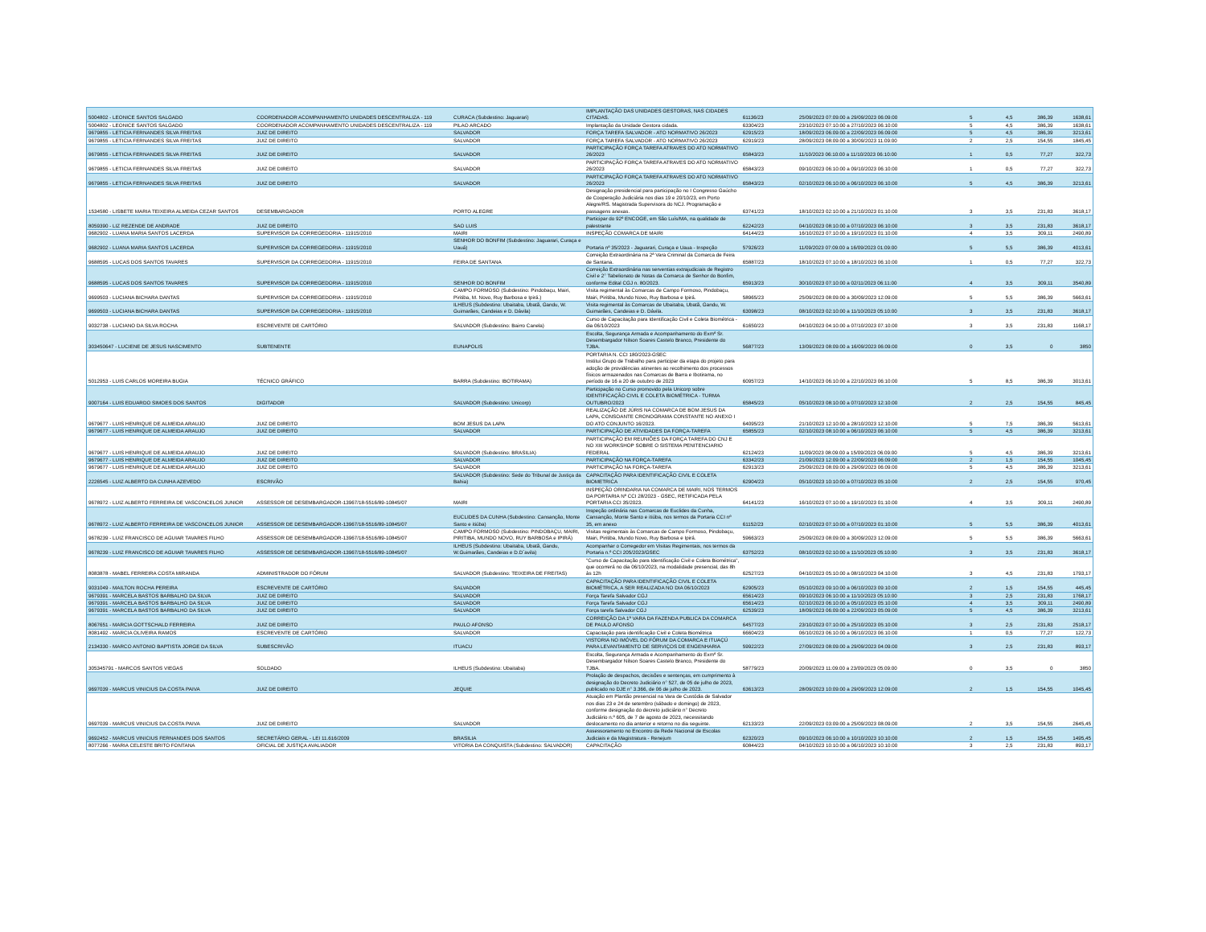| 5004802 - LEONICE SANTOS SALGADO | COORDENADOR ACOMPANHAMENTO UNIDADES DESCENTRALIZA - 119 | CURACA (Subdestino: Jaguarari) | IMPLANTAÇÃO DAS UNIDADES GESTORAS, NAS CIDADES CITADAS. | 61136/23 | 25/09/2023 07:09:00 a 29/09/2023 06:09:00 | 5 | 4,5 | 386,39 | 1638,61 |
| 5004802 - LEONICE SANTOS SALGADO | COORDENADOR ACOMPANHAMENTO UNIDADES DESCENTRALIZA - 119 | PILAO ARCADO | Implantação da Unidade Gestora cidada. | 63304/23 | 23/10/2023 07:10:00 a 27/10/2023 06:10:00 | 5 | 4,5 | 386,39 | 1638,61 |
| 9679855 - LETICIA FERNANDES SILVA FREITAS | JUIZ DE DIREITO | SALVADOR | FORÇA TAREFA SALVADOR - ATO NORMATIVO 26/2023 | 62915/23 | 18/09/2023 06:09:00 a 22/09/2023 06:09:00 | 5 | 4,5 | 386,39 | 3213,61 |
| 9679855 - LETICIA FERNANDES SILVA FREITAS | JUIZ DE DIREITO | SALVADOR | FORÇA TAREFA SALVADOR - ATO NORMATIVO 26/2023 | 62919/23 | 28/09/2023 08:09:00 a 30/09/2023 11:09:00 | 2 | 2,5 | 154,55 | 1845,45 |
| 9679855 - LETICIA FERNANDES SILVA FREITAS | JUIZ DE DIREITO | SALVADOR | PARTICIPAÇÃO FORÇA TAREFA ATRAVES DO ATO NORMATIVO 26/2023 | 65843/23 | 11/10/2023 06:10:00 a 11/10/2023 06:10:00 | 1 | 0,5 | 77,27 | 322,73 |
| 9679855 - LETICIA FERNANDES SILVA FREITAS | JUIZ DE DIREITO | SALVADOR | PARTICIPAÇÃO FORÇA TAREFA ATRAVES DO ATO NORMATIVO 26/2023 | 65843/23 | 09/10/2023 06:10:00 a 09/10/2023 06:10:00 | 1 | 0,5 | 77,27 | 322,73 |
| 9679855 - LETICIA FERNANDES SILVA FREITAS | JUIZ DE DIREITO | SALVADOR | PARTICIPAÇÃO FORÇA TAREFA ATRAVES DO ATO NORMATIVO 26/2023 | 65843/23 | 02/10/2023 06:10:00 a 06/10/2023 06:10:00 | 5 | 4,5 | 386,39 | 3213,61 |
| 1534580 - LISBETE MARIA TEIXEIRA ALMEIDA CEZAR SANTOS | DESEMBARGADOR | PORTO ALEGRE | Designação presidencial para participação no I Congresso Gaúcho de Cooperação Judiciária nos dias 19 e 20/10/23, em Porto Alegre/RS. Magistrada Supervisora do NCJ. Programação e passagens anexas. | 63741/23 | 18/10/2023 02:10:00 a 21/10/2023 01:10:00 | 3 | 3,5 | 231,83 | 3618,17 |
| 8059390 - LIZ REZENDE DE ANDRADE | JUIZ DE DIREITO | SAO LUIS | Participar do 92º ENCOGE, em São Luís/MA, na qualidade de palestrante | 62242/23 | 04/10/2023 08:10:00 a 07/10/2023 06:10:00 | 3 | 3,5 | 231,83 | 3618,17 |
| 9682902 - LUANA MARIA SANTOS LACERDA | SUPERVISOR DA CORREGEDORIA - 11915/2010 | MAIRI | INSPEÇÃO COMARCA DE MAIRI | 64144/23 | 16/10/2023 07:10:00 a 19/10/2023 01:10:00 | 4 | 3,5 | 309,11 | 2490,89 |
| 9682902 - LUANA MARIA SANTOS LACERDA | SUPERVISOR DA CORREGEDORIA - 11915/2010 | SENHOR DO BONFIM (Subdestino: Jaguarari, Curaça e Uauá) | Portaria nº 35/2023 - Jaguarari, Curaça e Uaua - Inspeção | 57926/23 | 11/09/2023 07:09:00 a 16/09/2023 01:09:00 | 5 | 5,5 | 386,39 | 4013,61 |
| 9688595 - LUCAS DOS SANTOS TAVARES | SUPERVISOR DA CORREGEDORIA - 11915/2010 | FEIRA DE SANTANA | Correição Extraordinária na 2ª Vara Criminal da Comarca de Feira de Santana. | 65887/23 | 18/10/2023 07:10:00 a 18/10/2023 06:10:00 | 1 | 0,5 | 77,27 | 322,73 |
| 9688595 - LUCAS DOS SANTOS TAVARES | SUPERVISOR DA CORREGEDORIA - 11915/2010 | SENHOR DO BONFIM | Correição Extraordinária nas serventias extrajudiciais de Registro Civil e 2° Tabelionato de Notas da Comarca de Senhor do Bonfim, conforme Edital CGJ n. 80/2023. | 65913/23 | 30/10/2023 07:10:00 a 02/11/2023 06:11:00 | 4 | 3,5 | 309,11 | 3540,89 |
| 9699503 - LUCIANA BICHARA DANTAS | SUPERVISOR DA CORREGEDORIA - 11915/2010 | CAMPO FORMOSO (Subdestino: Pindobaçu, Mairi, Piritiba, M. Novo, Ruy Barbosa e Ipirá.) | Visita regimental às Comarcas de Campo Formoso, Pindobaçu, Mairi, Piritiba, Mundo Novo, Ruy Barbosa e Ipirá. | 58965/23 | 25/09/2023 08:09:00 a 30/09/2023 12:09:00 | 5 | 5,5 | 386,39 | 5663,61 |
| 9699503 - LUCIANA BICHARA DANTAS | SUPERVISOR DA CORREGEDORIA - 11915/2010 | ILHEUS (Subdestino: Ubaitaba, Ubatã, Gandu, W. Guimarães, Candeias e D. Dávila) | Visita regimental às Comarcas de Ubaitaba, Ubatã, Gandu, W. Guimarães, Candeias e D. Dávila. | 63098/23 | 08/10/2023 02:10:00 a 11/10/2023 05:10:00 | 3 | 3,5 | 231,83 | 3618,17 |
| 9032738 - LUCIANO DA SILVA ROCHA | ESCREVENTE DE CARTÓRIO | SALVADOR (Subdestino: Bairro Canela) | Curso de Capacitação para Identificação Civil e Coleta Biométrica - dia 06/10/2023 | 61650/23 | 04/10/2023 04:10:00 a 07/10/2023 07:10:00 | 3 | 3,5 | 231,83 | 1168,17 |
| 303450647 - LUCIENE DE JESUS NASCIMENTO | SUBTENENTE | EUNAPOLIS | Escolta, Segurança Armada e Acompanhamento do Exmº Sr. Desembargador Nilson Soares Castelo Branco, Presidente do TJBA. | 56877/23 | 13/09/2023 08:09:00 a 16/09/2023 06:09:00 | 0 | 3,5 | 0 | 3850 |
| 5012953 - LUIS CARLOS MOREIRA BUGIA | TÉCNICO GRÁFICO | BARRA (Subdestino: IBOTIRAMA) | PORTARIA N. CCI 180/2023-GSEC Institui Grupo de Trabalho para participar da etapa do projeto para adoção de providências atinentes ao recolhimento dos processos físicos armazenados nas Comarcas de Barra e Ibotirama, no período de 16 a 20 de outubro de 2023 | 60957/23 | 14/10/2023 06:10:00 a 22/10/2023 06:10:00 | 5 | 8,5 | 386,39 | 3013,61 |
| 9007164 - LUIS EDUARDO SIMOES DOS SANTOS | DIGITADOR | SALVADOR (Subdestino: Unicorp) | Participação no Curso promovido pela Unicorp sobre IDENTIFICAÇÃO CIVIL E COLETA BIOMÉTRICA - TURMA OUTUBRO/2023 | 65845/23 | 05/10/2023 08:10:00 a 07/10/2023 12:10:00 | 2 | 2,5 | 154,55 | 845,45 |
| 9679677 - LUIS HENRIQUE DE ALMEIDA ARAUJO | JUIZ DE DIREITO | BOM JESUS DA LAPA | REALIZAÇÃO DE JÚRIS NA COMARCA DE BOM JESUS DA LAPA, CONSOANTE CRONOGRAMA CONSTANTE NO ANEXO I DO ATO CONJUNTO 16/2023. | 64095/23 | 21/10/2023 12:10:00 a 28/10/2023 12:10:00 | 5 | 7,5 | 386,39 | 5613,61 |
| 9679677 - LUIS HENRIQUE DE ALMEIDA ARAUJO | JUIZ DE DIREITO | SALVADOR | PARTICIPAÇÃO DE ATIVIDADES DA FORÇA-TAREFA | 65855/23 | 02/10/2023 08:10:00 a 06/10/2023 06:10:00 | 5 | 4,5 | 386,39 | 3213,61 |
| 9679677 - LUIS HENRIQUE DE ALMEIDA ARAUJO | JUIZ DE DIREITO | SALVADOR (Subdestino: BRASILIA) | PARTICIPAÇÃO EM REUNIÕES DA FORÇA TAREFA DO CNJ E NO XIII WORKSHOP SOBRE O SISTEMA PENITENCIARIO FEDERAL | 62124/23 | 11/09/2023 08:09:00 a 15/09/2023 06:09:00 | 5 | 4,5 | 386,39 | 3213,61 |
| 9679677 - LUIS HENRIQUE DE ALMEIDA ARAUJO | JUIZ DE DIREITO | SALVADOR | PARTICIPAÇÃO NA FORÇA-TAREFA | 63342/23 | 21/09/2023 12:09:00 a 22/09/2023 06:09:00 | 2 | 1,5 | 154,55 | 1045,45 |
| 9679677 - LUIS HENRIQUE DE ALMEIDA ARAUJO | JUIZ DE DIREITO | SALVADOR | PARTICIPAÇÃO NA FORÇA-TAREFA | 62913/23 | 25/09/2023 08:09:00 a 29/09/2023 06:09:00 | 5 | 4,5 | 386,39 | 3213,61 |
| 2226545 - LUIZ ALBERTO DA CUNHA AZEVEDO | ESCRIVÃO | SALVADOR (Subdestino: Sede do Tribunal de Justiça da Bahia) | CAPACITAÇÃO PARA IDENTIFICAÇÃO CIVIL E COLETA BIOMETRICA | 62904/23 | 05/10/2023 10:10:00 a 07/10/2023 05:10:00 | 2 | 2,5 | 154,55 | 970,45 |
| 9678972 - LUIZ ALBERTO FERREIRA DE VASCONCELOS JUNIOR | ASSESSOR DE DESEMBARGADOR-13967/18-5516/89-10845/07 | MAIRI | INSPEÇÃO ORINDARIA NA COMARCA DE MAIRI, NOS TERMOS DA PORTARIA Nº CCI 28/2023 - GSEC, RETIFICADA PELA PORTARIA CCI 35/2023. | 64141/23 | 16/10/2023 07:10:00 a 19/10/2023 01:10:00 | 4 | 3,5 | 309,11 | 2490,89 |
| 9678972 - LUIZ ALBERTO FERREIRA DE VASCONCELOS JUNIOR | ASSESSOR DE DESEMBARGADOR-13967/18-5516/89-10845/07 | EUCLIDES DA CUNHA (Subdestino: Cansanção, Monte Santo e itiúba) | Inspeção ordinária nas Comarcas de Euclides da Cunha, Cansanção, Monte Santo e itiúba, nos termos da Portaria CCI nº 35, em anexo | 61152/23 | 02/10/2023 07:10:00 a 07/10/2023 01:10:00 | 5 | 5,5 | 386,39 | 4013,61 |
| 9678239 - LUIZ FRANCISCO DE AGUIAR TAVARES FILHO | ASSESSOR DE DESEMBARGADOR-13967/18-5516/89-10845/07 | CAMPO FORMOSO (Subdestino: PINDOBAÇU, MAIRI, PIRITIBA, MUNDO NOVO, RUY BARBOSA e IPIRÁ) | Visitas regimentais às Comarcas de Campo Formoso, Pindobaçu, Mairi, Piritiba, Mundo Novo, Ruy Barbosa e Ipirá. | 59663/23 | 25/09/2023 08:09:00 a 30/09/2023 12:09:00 | 5 | 5,5 | 386,39 | 5663,61 |
| 9678239 - LUIZ FRANCISCO DE AGUIAR TAVARES FILHO | ASSESSOR DE DESEMBARGADOR-13967/18-5516/89-10845/07 | ILHEUS (Subdestino: Ubaitaba, Ubatã, Gandu, W.Guimarães, Candeias e D.D´avila) | Acompanhar o Corregedor em Visitas Regimentais, nos termos da Portaria n.º CCI 205/2023/GSEC | 63752/23 | 08/10/2023 02:10:00 a 11/10/2023 05:10:00 | 3 | 3,5 | 231,83 | 3618,17 |
| 8083878 - MABEL FERREIRA COSTA MIRANDA | ADMINISTRADOR DO FÓRUM | SALVADOR (Subdestino: TEIXEIRA DE FREITAS) | "Curso de Capacitação para Identificação Civil e Coleta Biométrica", que ocorrerá no dia 06/10/2023, na modalidade presencial, das 8h às 12h | 62527/23 | 04/10/2023 05:10:00 a 08/10/2023 04:10:00 | 3 | 4,5 | 231,83 | 1793,17 |
| 9031049 - MAILTON ROCHA PEREIRA | ESCREVENTE DE CARTÓRIO | SALVADOR | CAPACITAÇÃO PARA IDENTIFICAÇÃO CIVIL E COLETA BIOMÉTRICA, A SER REALIZADA NO DIA 06/10/2023 | 62905/23 | 05/10/2023 09:10:00 a 06/10/2023 09:10:00 | 2 | 1,5 | 154,55 | 445,45 |
| 9679391 - MARCELA BASTOS BARBALHO DA SILVA | JUIZ DE DIREITO | SALVADOR | Força Tarefa Salvador CGJ | 65614/23 | 09/10/2023 06:10:00 a 11/10/2023 05:10:00 | 3 | 2,5 | 231,83 | 1768,17 |
| 9679391 - MARCELA BASTOS BARBALHO DA SILVA | JUIZ DE DIREITO | SALVADOR | Força Tarefa Salvador CGJ | 65614/23 | 02/10/2023 06:10:00 a 05/10/2023 05:10:00 | 4 | 3,5 | 309,11 | 2490,89 |
| 9679391 - MARCELA BASTOS BARBALHO DA SILVA | JUIZ DE DIREITO | SALVADOR | Força tarefa Salvador CGJ | 62539/23 | 18/09/2023 06:09:00 a 22/09/2023 05:09:00 | 5 | 4,5 | 386,39 | 3213,61 |
| 8067651 - MARCIA GOTTSCHALD FERREIRA | JUIZ DE DIREITO | PAULO AFONSO | CORREIÇÃO DA 1ª VARA DA FAZENDA PUBLICA DA COMARCA DE PAULO AFONSO | 64577/23 | 23/10/2023 07:10:00 a 25/10/2023 05:10:00 | 3 | 2,5 | 231,83 | 2518,17 |
| 8081492 - MARCIA OLIVEIRA RAMOS | ESCREVENTE DE CARTÓRIO | SALVADOR | Capacitação para identificação Civil e Coleta Biométrica | 66604/23 | 06/10/2023 06:10:00 a 06/10/2023 06:10:00 | 1 | 0,5 | 77,27 | 122,73 |
| 2134330 - MARCO ANTONIO BAPTISTA JORGE DA SILVA | SUBESCRIVÃO | ITUACU | VISTORIA NO IMÓVEL DO FÓRUM DA COMARCA E ITUAÇÚ PARA LEVANTAMENTO DE SERVIÇOS DE ENGENHARIA | 59922/23 | 27/09/2023 08:09:00 a 29/09/2023 04:09:00 | 3 | 2,5 | 231,83 | 893,17 |
| 305345791 - MARCOS SANTOS VIEGAS | SOLDADO | ILHEUS (Subdestino: Ubaitaba) | Escolta, Segurança Armada e Acompanhamento do Exmº Sr. Desembargador Nilson Soares Castelo Branco, Presidente do TJBA. | 58779/23 | 20/09/2023 11:09:00 a 23/09/2023 05:09:00 | 0 | 3,5 | 0 | 3850 |
| 9697039 - MARCUS VINICIUS DA COSTA PAIVA | JUIZ DE DIREITO | JEQUIE | Prolação de despachos, decisões e sentenças, em cumprimento à designação do Decreto Judiciário n° 527, de 05 de julho de 2023, publicado no DJE n° 3.366, de 06 de julho de 2023. | 63613/23 | 28/09/2023 10:09:00 a 29/09/2023 12:09:00 | 2 | 1,5 | 154,55 | 1045,45 |
| 9697039 - MARCUS VINICIUS DA COSTA PAIVA | JUIZ DE DIREITO | SALVADOR | Atuação em Plantão presencial na Vara de Custódia de Salvador nos dias 23 e 24 de setembro (sábado e domingo) de 2023, conforme designação do decreto judiciário n° Decreto Judiciário n.º 605, de 7 de agosto de 2023, necessitando deslocamento no dia anterior e retorno no dia seguinte. | 62133/23 | 22/09/2023 03:09:00 a 25/09/2023 08:09:00 | 2 | 3,5 | 154,55 | 2645,45 |
| 9692452 - MARCUS VINICIUS FERNANDES DOS SANTOS | SECRETÁRIO GERAL - LEI 11.616/2009 | BRASILIA | Assessoramento no Encontro da Rede Nacional de Escolas Judiciais e da Magistratura - Renejum | 62320/23 | 09/10/2023 06:10:00 a 10/10/2023 10:10:00 | 2 | 1,5 | 154,55 | 1495,45 |
| 8077266 - MARIA CELESTE BRITO FONTANA | OFICIAL DE JUSTIÇA AVALIADOR | VITORIA DA CONQUISTA (Subdestino: SALVADOR) | CAPACITAÇÃO | 60844/23 | 04/10/2023 10:10:00 a 06/10/2023 10:10:00 | 3 | 2,5 | 231,83 | 893,17 |